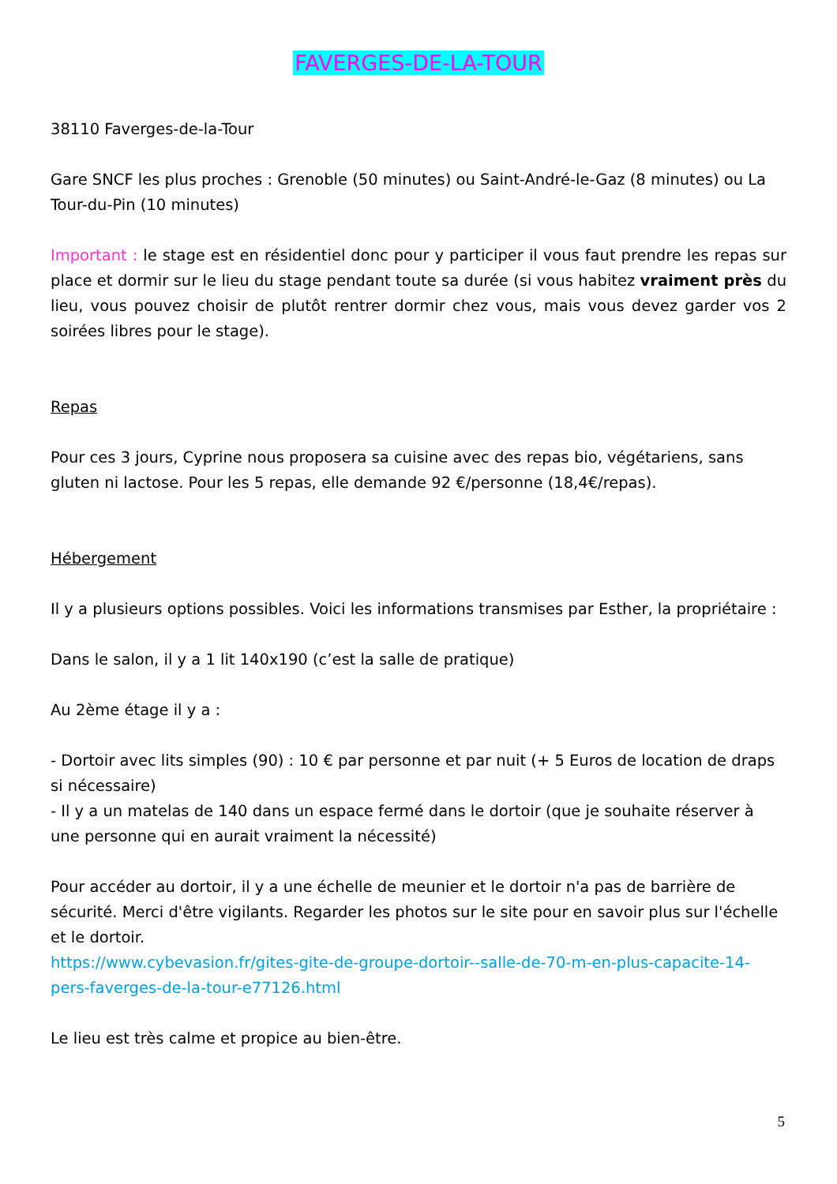FAVERGES-DE-LA-TOUR
38110 Faverges-de-la-Tour
Gare SNCF les plus proches : Grenoble (50 minutes) ou Saint-André-le-Gaz (8 minutes) ou La Tour-du-Pin (10 minutes)
Important : le stage est en résidentiel donc pour y participer il vous faut prendre les repas sur place et dormir sur le lieu du stage pendant toute sa durée (si vous habitez vraiment près du lieu, vous pouvez choisir de plutôt rentrer dormir chez vous, mais vous devez garder vos 2 soirées libres pour le stage).
Repas
Pour ces 3 jours, Cyprine nous proposera sa cuisine avec des repas bio, végétariens, sans gluten ni lactose. Pour les 5 repas, elle demande 92 €/personne (18,4€/repas).
Hébergement
Il y a plusieurs options possibles. Voici les informations transmises par Esther, la propriétaire :
Dans le salon, il y a 1 lit 140x190 (c’est la salle de pratique)
Au 2ème étage il y a :
- Dortoir avec lits simples (90) : 10 € par personne et par nuit (+ 5 Euros de location de draps si nécessaire)
- Il y a un matelas de 140 dans un espace fermé dans le dortoir (que je souhaite réserver à une personne qui en aurait vraiment la nécessité)
Pour accéder au dortoir, il y a une échelle de meunier et le dortoir n'a pas de barrière de sécurité. Merci d'être vigilants. Regarder les photos sur le site pour en savoir plus sur l'échelle et le dortoir.
https://www.cybevasion.fr/gites-gite-de-groupe-dortoir--salle-de-70-m-en-plus-capacite-14-pers-faverges-de-la-tour-e77126.html
Le lieu est très calme et propice au bien-être.
5